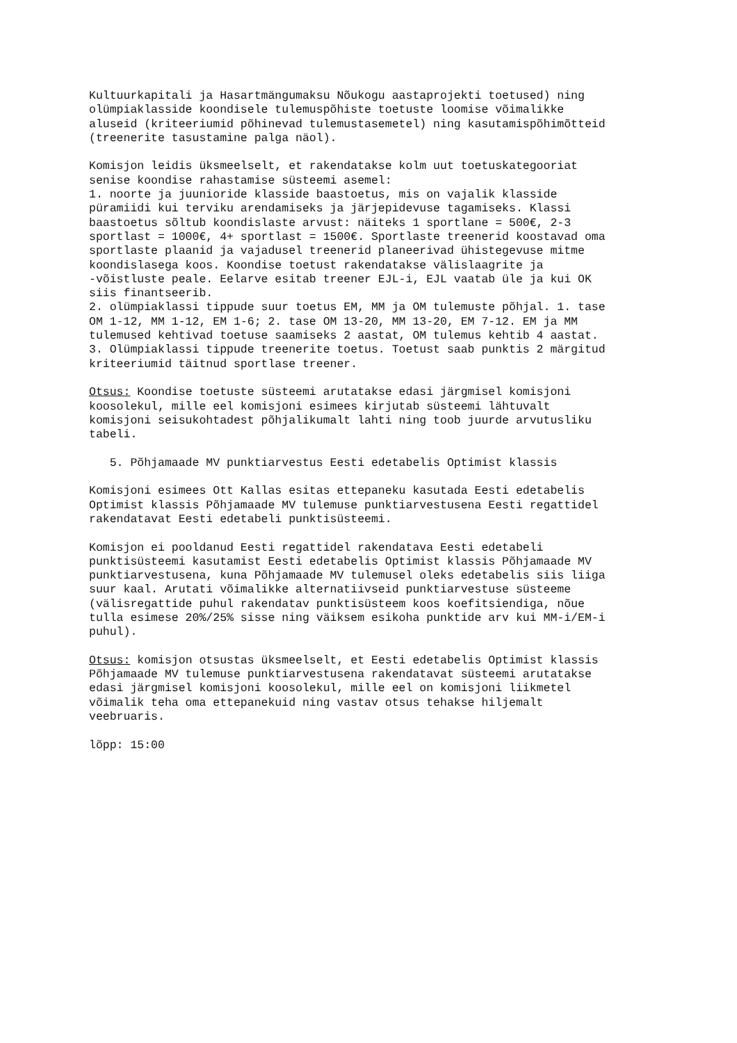Kultuurkapitali ja Hasartmängumaksu Nõukogu aastaprojekti toetused) ning olümpiaklasside koondisele tulemuspõhiste toetuste loomise võimalikke aluseid (kriteeriumid põhinevad tulemustasemetel) ning kasutamispõhimõtteid (treenerite tasustamine palga näol). Komisjon leidis üksmeelselt, et rakendatakse kolm uut toetuskategooriat senise koondise rahastamise süsteemi asemel: 1. noorte ja juunioride klasside baastoetus, mis on vajalik klasside püramiidi kui terviku arendamiseks ja järjepidevuse tagamiseks. Klassi baastoetus sõltub koondislaste arvust: näiteks 1 sportlane = 500€, 2-3 sportlast = 1000€, 4+ sportlast = 1500€. Sportlaste treenerid koostavad oma sportlaste plaanid ja vajadusel treenerid planeerivad ühistegevuse mitme koondislasega koos. Koondise toetust rakendatakse välislaagrite ja -võistluste peale. Eelarve esitab treener EJL-i, EJL vaatab üle ja kui OK siis finantseerib. 2. olümpiaklassi tippude suur toetus EM, MM ja OM tulemuste põhjal. 1. tase OM 1-12, MM 1-12, EM 1-6; 2. tase OM 13-20, MM 13-20, EM 7-12. EM ja MM tulemused kehtivad toetuse saamiseks 2 aastat, OM tulemus kehtib 4 aastat. 3. Olümpiaklassi tippude treenerite toetus. Toetust saab punktis 2 märgitud kriteeriumid täitnud sportlase treener. Otsus: Koondise toetuste süsteemi arutatakse edasi järgmisel komisjoni koosolekul, mille eel komisjoni esimees kirjutab süsteemi lähtuvalt komisjoni seisukohtadest põhjalikumalt lahti ning toob juurde arvutusliku tabeli. 5. Põhjamaade MV punktiarvestus Eesti edetabelis Optimist klassis Komisjoni esimees Ott Kallas esitas ettepaneku kasutada Eesti edetabelis Optimist klassis Põhjamaade MV tulemuse punktiarvestusena Eesti regattidel rakendatavat Eesti edetabeli punktisüsteemi. Komisjon ei pooldanud Eesti regattidel rakendatava Eesti edetabeli punktisüsteemi kasutamist Eesti edetabelis Optimist klassis Põhjamaade MV punktiarvestusena, kuna Põhjamaade MV tulemusel oleks edetabelis siis liiga suur kaal. Arutati võimalikke alternatiivseid punktiarvestuse süsteeme (välisregattide puhul rakendatav punktisüsteem koos koefitsiendiga, nõue tulla esimese 20%/25% sisse ning väiksem esikoha punktide arv kui MM-i/EM-i puhul). Otsus: komisjon otsustas üksmeelselt, et Eesti edetabelis Optimist klassis Põhjamaade MV tulemuse punktiarvestusena rakendatavat süsteemi arutatakse edasi järgmisel komisjoni koosolekul, mille eel on komisjoni liikmetel võimalik teha oma ettepanekuid ning vastav otsus tehakse hiljemalt veebruaris. lõpp: 15:00